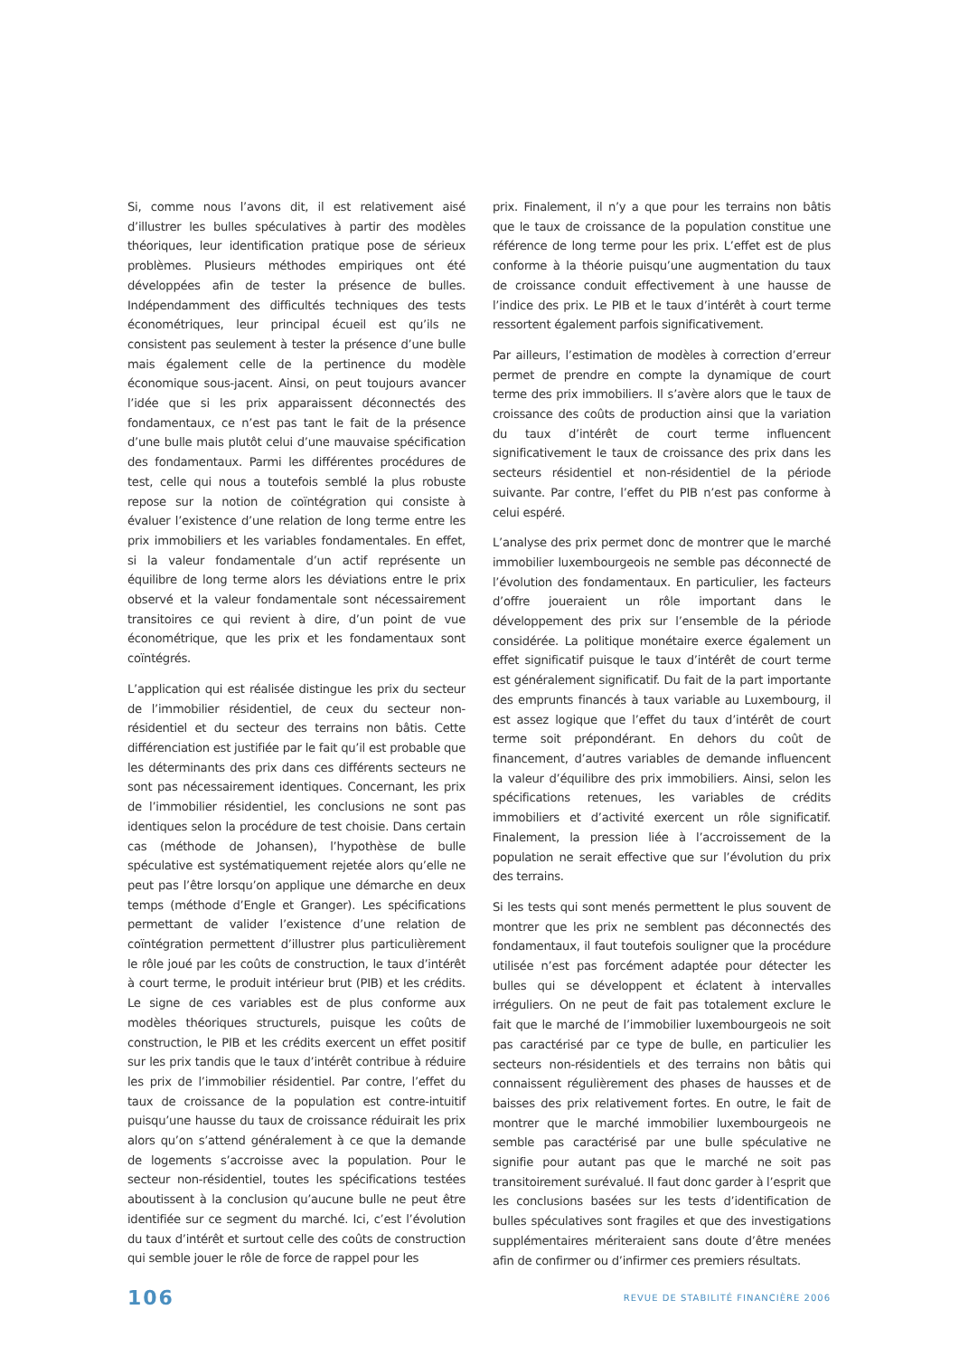Si, comme nous l’avons dit, il est relativement aisé d’illustrer les bulles spéculatives à partir des modèles théoriques, leur identification pratique pose de sérieux problèmes. Plusieurs méthodes empiriques ont été développées afin de tester la présence de bulles. Indépendamment des difficultés techniques des tests économétriques, leur principal écueil est qu’ils ne consistent pas seulement à tester la présence d’une bulle mais également celle de la pertinence du modèle économique sous-jacent. Ainsi, on peut toujours avancer l’idée que si les prix apparaissent déconnectés des fondamentaux, ce n’est pas tant le fait de la présence d’une bulle mais plutôt celui d’une mauvaise spécification des fondamentaux. Parmi les différentes procédures de test, celle qui nous a toutefois semblé la plus robuste repose sur la notion de coïntégration qui consiste à évaluer l’existence d’une relation de long terme entre les prix immobiliers et les variables fondamentales. En effet, si la valeur fondamentale d’un actif représente un équilibre de long terme alors les déviations entre le prix observé et la valeur fondamentale sont nécessairement transitoires ce qui revient à dire, d’un point de vue économétrique, que les prix et les fondamentaux sont coïntégrés.
L’application qui est réalisée distingue les prix du secteur de l’immobilier résidentiel, de ceux du secteur non-résidentiel et du secteur des terrains non bâtis. Cette différenciation est justifiée par le fait qu’il est probable que les déterminants des prix dans ces différents secteurs ne sont pas nécessairement identiques. Concernant, les prix de l’immobilier résidentiel, les conclusions ne sont pas identiques selon la procédure de test choisie. Dans certain cas (méthode de Johansen), l’hypothèse de bulle spéculative est systématiquement rejetée alors qu’elle ne peut pas l’être lorsqu’on applique une démarche en deux temps (méthode d’Engle et Granger). Les spécifications permettant de valider l’existence d’une relation de coïntégration permettent d’illustrer plus particulièrement le rôle joué par les coûts de construction, le taux d’intérêt à court terme, le produit intérieur brut (PIB) et les crédits. Le signe de ces variables est de plus conforme aux modèles théoriques structurels, puisque les coûts de construction, le PIB et les crédits exercent un effet positif sur les prix tandis que le taux d’intérêt contribue à réduire les prix de l’immobilier résidentiel. Par contre, l’effet du taux de croissance de la population est contre-intuitif puisqu’une hausse du taux de croissance réduirait les prix alors qu’on s’attend généralement à ce que la demande de logements s’accroisse avec la population. Pour le secteur non-résidentiel, toutes les spécifications testées aboutissent à la conclusion qu’aucune bulle ne peut être identifiée sur ce segment du marché. Ici, c’est l’évolution du taux d’intérêt et surtout celle des coûts de construction qui semble jouer le rôle de force de rappel pour les
prix. Finalement, il n’y a que pour les terrains non bâtis que le taux de croissance de la population constitue une référence de long terme pour les prix. L’effet est de plus conforme à la théorie puisqu’une augmentation du taux de croissance conduit effectivement à une hausse de l’indice des prix. Le PIB et le taux d’intérêt à court terme ressortent également parfois significativement.
Par ailleurs, l’estimation de modèles à correction d’erreur permet de prendre en compte la dynamique de court terme des prix immobiliers. Il s’avère alors que le taux de croissance des coûts de production ainsi que la variation du taux d’intérêt de court terme influencent significativement le taux de croissance des prix dans les secteurs résidentiel et non-résidentiel de la période suivante. Par contre, l’effet du PIB n’est pas conforme à celui espéré.
L’analyse des prix permet donc de montrer que le marché immobilier luxembourgeois ne semble pas déconnecté de l’évolution des fondamentaux. En particulier, les facteurs d’offre joueraient un rôle important dans le développement des prix sur l’ensemble de la période considérée. La politique monétaire exerce également un effet significatif puisque le taux d’intérêt de court terme est généralement significatif. Du fait de la part importante des emprunts financés à taux variable au Luxembourg, il est assez logique que l’effet du taux d’intérêt de court terme soit prépondérant. En dehors du coût de financement, d’autres variables de demande influencent la valeur d’équilibre des prix immobiliers. Ainsi, selon les spécifications retenues, les variables de crédits immobiliers et d’activité exercent un rôle significatif. Finalement, la pression liée à l’accroissement de la population ne serait effective que sur l’évolution du prix des terrains.
Si les tests qui sont menés permettent le plus souvent de montrer que les prix ne semblent pas déconnectés des fondamentaux, il faut toutefois souligner que la procédure utilisée n’est pas forcément adaptée pour détecter les bulles qui se développent et éclatent à intervalles irréguliers. On ne peut de fait pas totalement exclure le fait que le marché de l’immobilier luxembourgeois ne soit pas caractérisé par ce type de bulle, en particulier les secteurs non-résidentiels et des terrains non bâtis qui connaissent régulièrement des phases de hausses et de baisses des prix relativement fortes. En outre, le fait de montrer que le marché immobilier luxembourgeois ne semble pas caractérisé par une bulle spéculative ne signifie pour autant pas que le marché ne soit pas transitoirement surévalué. Il faut donc garder à l’esprit que les conclusions basées sur les tests d’identification de bulles spéculatives sont fragiles et que des investigations supplémentaires mériteraient sans doute d’être menées afin de confirmer ou d’infirmer ces premiers résultats.
106 REVUE DE STABILITÉ FINANCIÈRE 2006